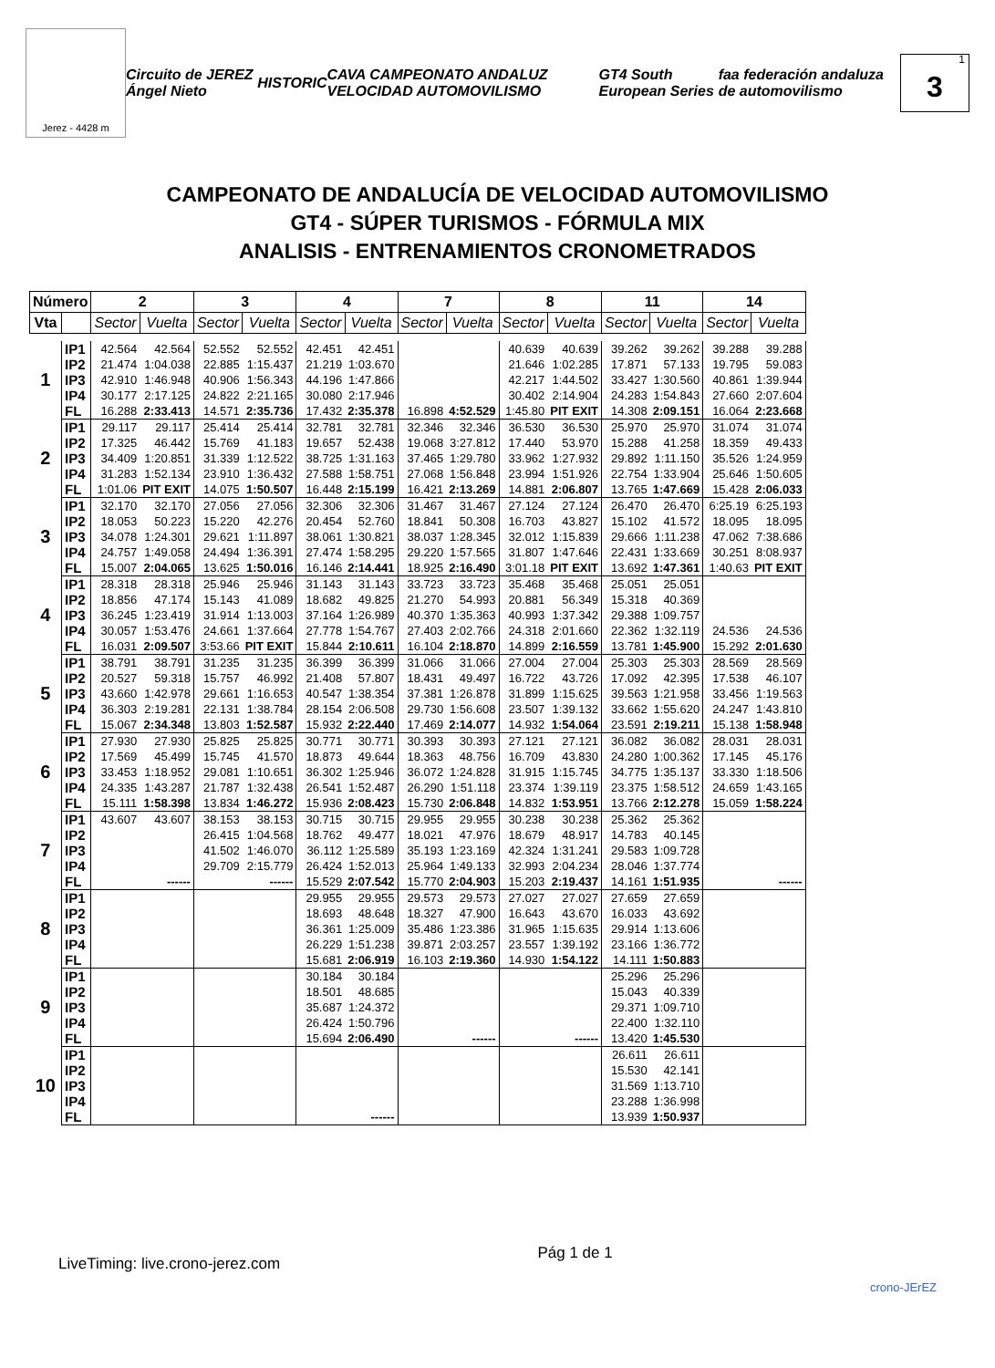Jerez - 4428 m
Circuito de JEREZ Ángel Nieto HISTORIC CAVA CAMPEONATO ANDALUZ VELOCIDAD AUTOMOVILISMO GT4 South European Series faa federación andaluza de automovilismo
1 3
CAMPEONATO DE ANDALUCÍA DE VELOCIDAD AUTOMOVILISMO
GT4 - SÚPER TURISMOS - FÓRMULA MIX
ANALISIS - ENTRENAMIENTOS CRONOMETRADOS
| Número | | 2 | | 3 | | 4 | | 7 | | 8 | | 11 | | 14 | |
| --- | --- | --- | --- | --- | --- | --- | --- | --- | --- | --- | --- | --- | --- | --- | --- |
| Vta | | Sector | Vuelta | Sector | Vuelta | Sector | Vuelta | Sector | Vuelta | Sector | Vuelta | Sector | Vuelta | Sector | Vuelta |
| 1 | IP1 | 42.564 | 42.564 | 52.552 | 52.552 | 42.451 | 42.451 | | | 40.639 | 40.639 | 39.262 | 39.262 | 39.288 | 39.288 |
| | IP2 | 21.474 | 1:04.038 | 22.885 | 1:15.437 | 21.219 | 1:03.670 | | | 21.646 | 1:02.285 | 17.871 | 57.133 | 19.795 | 59.083 |
| | IP3 | 42.910 | 1:46.948 | 40.906 | 1:56.343 | 44.196 | 1:47.866 | | | 42.217 | 1:44.502 | 33.427 | 1:30.560 | 40.861 | 1:39.944 |
| | IP4 | 30.177 | 2:17.125 | 24.822 | 2:21.165 | 30.080 | 2:17.946 | | | 30.402 | 2:14.904 | 24.283 | 1:54.843 | 27.660 | 2:07.604 |
| | FL | 16.288 | 2:33.413 | 14.571 | 2:35.736 | 17.432 | 2:35.378 | 16.898 | 4:52.529 | 1:45.80 | PIT EXIT | 14.308 | 2:09.151 | 16.064 | 2:23.668 |
| 2 | IP1 | 29.117 | 29.117 | 25.414 | 25.414 | 32.781 | 32.781 | 32.346 | 32.346 | 36.530 | 36.530 | 25.970 | 25.970 | 31.074 | 31.074 |
| | IP2 | 17.325 | 46.442 | 15.769 | 41.183 | 19.657 | 52.438 | 19.068 | 3:27.812 | 17.440 | 53.970 | 15.288 | 41.258 | 18.359 | 49.433 |
| | IP3 | 34.409 | 1:20.851 | 31.339 | 1:12.522 | 38.725 | 1:31.163 | 37.465 | 1:29.780 | 33.962 | 1:27.932 | 29.892 | 1:11.150 | 35.526 | 1:24.959 |
| | IP4 | 31.283 | 1:52.134 | 23.910 | 1:36.432 | 27.588 | 1:58.751 | 27.068 | 1:56.848 | 23.994 | 1:51.926 | 22.754 | 1:33.904 | 25.646 | 1:50.605 |
| | FL | 1:01.06 | PIT EXIT | 14.075 | 1:50.507 | 16.448 | 2:15.199 | 16.421 | 2:13.269 | 14.881 | 2:06.807 | 13.765 | 1:47.669 | 15.428 | 2:06.033 |
| 3 | IP1 | 32.170 | 32.170 | 27.056 | 27.056 | 32.306 | 32.306 | 31.467 | 31.467 | 27.124 | 27.124 | 26.470 | 26.470 | 6:25.19 | 6:25.193 |
| | IP2 | 18.053 | 50.223 | 15.220 | 42.276 | 20.454 | 52.760 | 18.841 | 50.308 | 16.703 | 43.827 | 15.102 | 41.572 | 18.095 | 18.095 |
| | IP3 | 34.078 | 1:24.301 | 29.621 | 1:11.897 | 38.061 | 1:30.821 | 38.037 | 1:28.345 | 32.012 | 1:15.839 | 29.666 | 1:11.238 | 47.062 | 7:38.686 |
| | IP4 | 24.757 | 1:49.058 | 24.494 | 1:36.391 | 27.474 | 1:58.295 | 29.220 | 1:57.565 | 31.807 | 1:47.646 | 22.431 | 1:33.669 | 30.251 | 8:08.937 |
| | FL | 15.007 | 2:04.065 | 13.625 | 1:50.016 | 16.146 | 2:14.441 | 18.925 | 2:16.490 | 3:01.18 | PIT EXIT | 13.692 | 1:47.361 | 1:40.63 | PIT EXIT |
| 4 | IP1 | 28.318 | 28.318 | 25.946 | 25.946 | 31.143 | 31.143 | 33.723 | 33.723 | 35.468 | 35.468 | 25.051 | 25.051 | | |
| | IP2 | 18.856 | 47.174 | 15.143 | 41.089 | 18.682 | 49.825 | 21.270 | 54.993 | 20.881 | 56.349 | 15.318 | 40.369 | | |
| | IP3 | 36.245 | 1:23.419 | 31.914 | 1:13.003 | 37.164 | 1:26.989 | 40.370 | 1:35.363 | 40.993 | 1:37.342 | 29.388 | 1:09.757 | | |
| | IP4 | 30.057 | 1:53.476 | 24.661 | 1:37.664 | 27.778 | 1:54.767 | 27.403 | 2:02.766 | 24.318 | 2:01.660 | 22.362 | 1:32.119 | 24.536 | 24.536 |
| | FL | 16.031 | 2:09.507 | 3:53.66 | PIT EXIT | 15.844 | 2:10.611 | 16.104 | 2:18.870 | 14.899 | 2:16.559 | 13.781 | 1:45.900 | 15.292 | 2:01.630 |
| 5 | IP1 | 38.791 | 38.791 | 31.235 | 31.235 | 36.399 | 36.399 | 31.066 | 31.066 | 27.004 | 27.004 | 25.303 | 25.303 | 28.569 | 28.569 |
| | IP2 | 20.527 | 59.318 | 15.757 | 46.992 | 21.408 | 57.807 | 18.431 | 49.497 | 16.722 | 43.726 | 17.092 | 42.395 | 17.538 | 46.107 |
| | IP3 | 43.660 | 1:42.978 | 29.661 | 1:16.653 | 40.547 | 1:38.354 | 37.381 | 1:26.878 | 31.899 | 1:15.625 | 39.563 | 1:21.958 | 33.456 | 1:19.563 |
| | IP4 | 36.303 | 2:19.281 | 22.131 | 1:38.784 | 28.154 | 2:06.508 | 29.730 | 1:56.608 | 23.507 | 1:39.132 | 33.662 | 1:55.620 | 24.247 | 1:43.810 |
| | FL | 15.067 | 2:34.348 | 13.803 | 1:52.587 | 15.932 | 2:22.440 | 17.469 | 2:14.077 | 14.932 | 1:54.064 | 23.591 | 2:19.211 | 15.138 | 1:58.948 |
| 6 | IP1 | 27.930 | 27.930 | 25.825 | 25.825 | 30.771 | 30.771 | 30.393 | 30.393 | 27.121 | 27.121 | 36.082 | 36.082 | 28.031 | 28.031 |
| | IP2 | 17.569 | 45.499 | 15.745 | 41.570 | 18.873 | 49.644 | 18.363 | 48.756 | 16.709 | 43.830 | 24.280 | 1:00.362 | 17.145 | 45.176 |
| | IP3 | 33.453 | 1:18.952 | 29.081 | 1:10.651 | 36.302 | 1:25.946 | 36.072 | 1:24.828 | 31.915 | 1:15.745 | 34.775 | 1:35.137 | 33.330 | 1:18.506 |
| | IP4 | 24.335 | 1:43.287 | 21.787 | 1:32.438 | 26.541 | 1:52.487 | 26.290 | 1:51.118 | 23.374 | 1:39.119 | 23.375 | 1:58.512 | 24.659 | 1:43.165 |
| | FL | 15.111 | 1:58.398 | 13.834 | 1:46.272 | 15.936 | 2:08.423 | 15.730 | 2:06.848 | 14.832 | 1:53.951 | 13.766 | 2:12.278 | 15.059 | 1:58.224 |
| 7 | IP1 | 43.607 | 43.607 | 38.153 | 38.153 | 30.715 | 30.715 | 29.955 | 29.955 | 30.238 | 30.238 | 25.362 | 25.362 | | |
| | IP2 | | | 26.415 | 1:04.568 | 18.762 | 49.477 | 18.021 | 47.976 | 18.679 | 48.917 | 14.783 | 40.145 | | |
| | IP3 | | | 41.502 | 1:46.070 | 36.112 | 1:25.589 | 35.193 | 1:23.169 | 42.324 | 1:31.241 | 29.583 | 1:09.728 | | |
| | IP4 | | | 29.709 | 2:15.779 | 26.424 | 1:52.013 | 25.964 | 1:49.133 | 32.993 | 2:04.234 | 28.046 | 1:37.774 | | |
| | FL | | ------ | | ------ | 15.529 | 2:07.542 | 15.770 | 2:04.903 | 15.203 | 2:19.437 | 14.161 | 1:51.935 | | ------ |
| 8 | IP1 | | | | | 29.955 | 29.955 | 29.573 | 29.573 | 27.027 | 27.027 | 27.659 | 27.659 | | |
| | IP2 | | | | | 18.693 | 48.648 | 18.327 | 47.900 | 16.643 | 43.670 | 16.033 | 43.692 | | |
| | IP3 | | | | | 36.361 | 1:25.009 | 35.486 | 1:23.386 | 31.965 | 1:15.635 | 29.914 | 1:13.606 | | |
| | IP4 | | | | | 26.229 | 1:51.238 | 39.871 | 2:03.257 | 23.557 | 1:39.192 | 23.166 | 1:36.772 | | |
| | FL | | | | | 15.681 | 2:06.919 | 16.103 | 2:19.360 | 14.930 | 1:54.122 | 14.111 | 1:50.883 | | |
| 9 | IP1 | | | | | 30.184 | 30.184 | | | | | 25.296 | 25.296 | | |
| | IP2 | | | | | 18.501 | 48.685 | | | | | 15.043 | 40.339 | | |
| | IP3 | | | | | 35.687 | 1:24.372 | | | | | 29.371 | 1:09.710 | | |
| | IP4 | | | | | 26.424 | 1:50.796 | | | | | 22.400 | 1:32.110 | | |
| | FL | | | | | 15.694 | 2:06.490 | | ------ | | ------ | 13.420 | 1:45.530 | | |
| 10 | IP1 | | | | | | | | | | | 26.611 | 26.611 | | |
| | IP2 | | | | | | | | | | | 15.530 | 42.141 | | |
| | IP3 | | | | | | | | | | | 31.569 | 1:13.710 | | |
| | IP4 | | | | | | | | | | | 23.288 | 1:36.998 | | |
| | FL | | | | | | ------ | | | | | 13.939 | 1:50.937 | | |
LiveTiming: live.crono-jerez.com Pág 1 de 1 crono-JErEZ